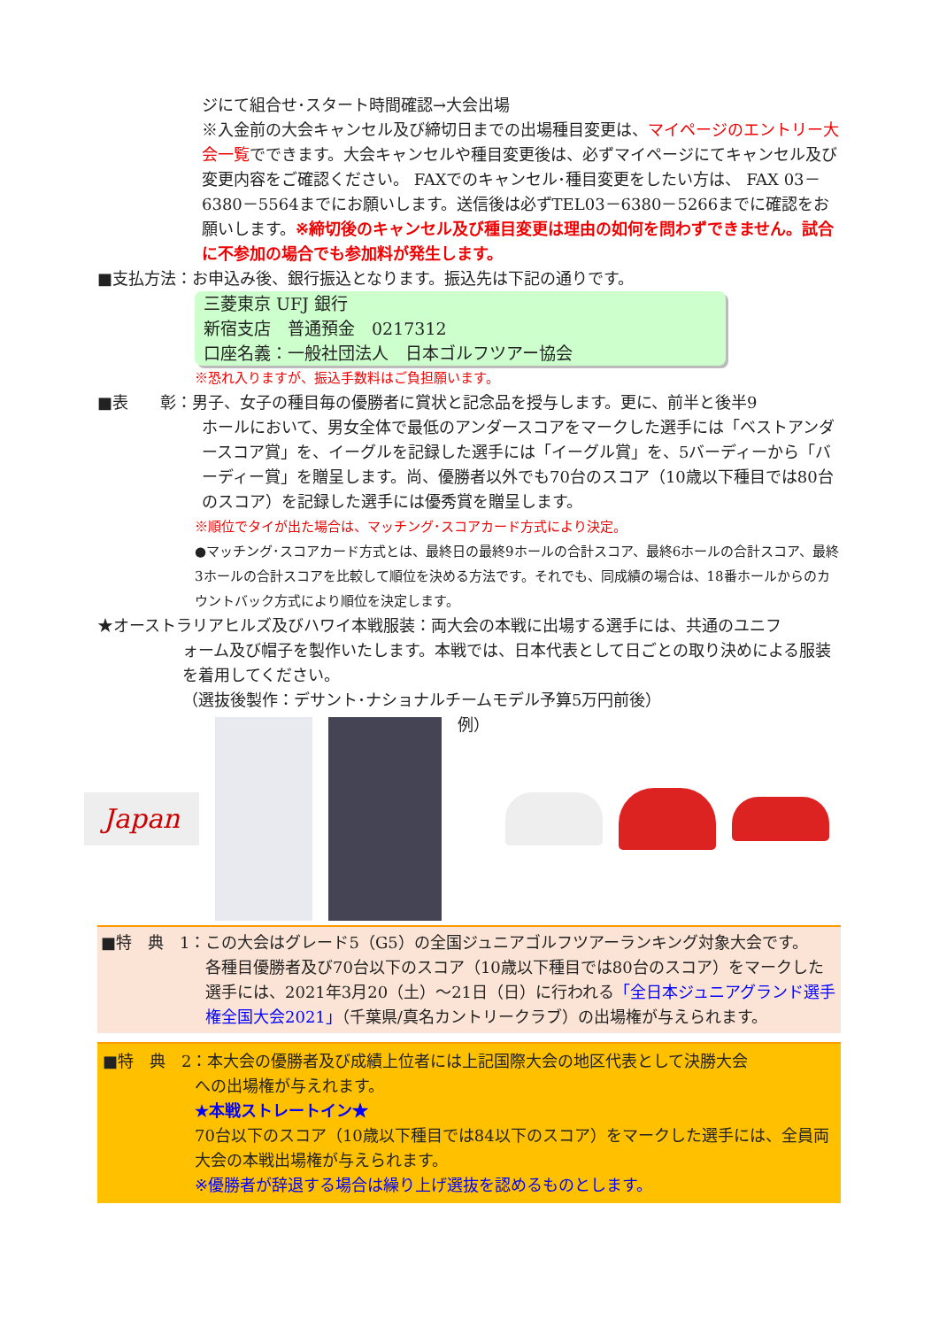ジにて組合せ･スタート時間確認→大会出場
※入金前の大会キャンセル及び締切日までの出場種目変更は、マイページのエントリー大会一覧でできます。大会キャンセルや種目変更後は、必ずマイページにてキャンセル及び変更内容をご確認ください。 FAXでのキャンセル･種目変更をしたい方は、 FAX 03－6380－5564までにお願いします。送信後は必ずTEL03－6380－5266までに確認をお願いします。※締切後のキャンセル及び種目変更は理由の如何を問わずできません。試合に不参加の場合でも参加料が発生します。
■支払方法：お申込み後、銀行振込となります。振込先は下記の通りです。
三菱東京 UFJ 銀行
新宿支店　普通預金　0217312
口座名義：一般社団法人　日本ゴルフツアー協会
※恐れ入りますが、振込手数料はご負担願います。
■表　　彰：男子、女子の種目毎の優勝者に賞状と記念品を授与します。更に、前半と後半9
ホールにおいて、男女全体で最低のアンダースコアをマークした選手には「ベストアンダースコア賞」を、イーグルを記録した選手には「イーグル賞」を、5バーディーから「バーディー賞」を贈呈します。尚、優勝者以外でも70台のスコア（10歳以下種目では80台のスコア）を記録した選手には優秀賞を贈呈します。
※順位でタイが出た場合は、マッチング･スコアカード方式により決定。
●マッチング･スコアカード方式とは、最終日の最終9ホールの合計スコア、最終6ホールの合計スコア、最終3ホールの合計スコアを比較して順位を決める方法です。それでも、同成績の場合は、18番ホールからのカウントバック方式により順位を決定します。
★オーストラリアヒルズ及びハワイ本戦服装：両大会の本戦に出場する選手には、共通のユニフ
ォーム及び帽子を製作いたします。本戦では、日本代表として日ごとの取り決めによる服装を着用してください。
（選抜後製作：デサント･ナショナルチームモデル予算5万円前後）
Japan
例）
■特　典　1：この大会はグレード5（G5）の全国ジュニアゴルフツアーランキング対象大会です。
各種目優勝者及び70台以下のスコア（10歳以下種目では80台のスコア）をマークした選手には、2021年3月20（土）～21日（日）に行われる「全日本ジュニアグランド選手権全国大会2021」（千葉県/真名カントリークラブ）の出場権が与えられます。
■特　典　2：本大会の優勝者及び成績上位者には上記国際大会の地区代表として決勝大会
への出場権が与えれます。
★本戦ストレートイン★
70台以下のスコア（10歳以下種目では84以下のスコア）をマークした選手には、全員両大会の本戦出場権が与えられます。
※優勝者が辞退する場合は繰り上げ選抜を認めるものとします。